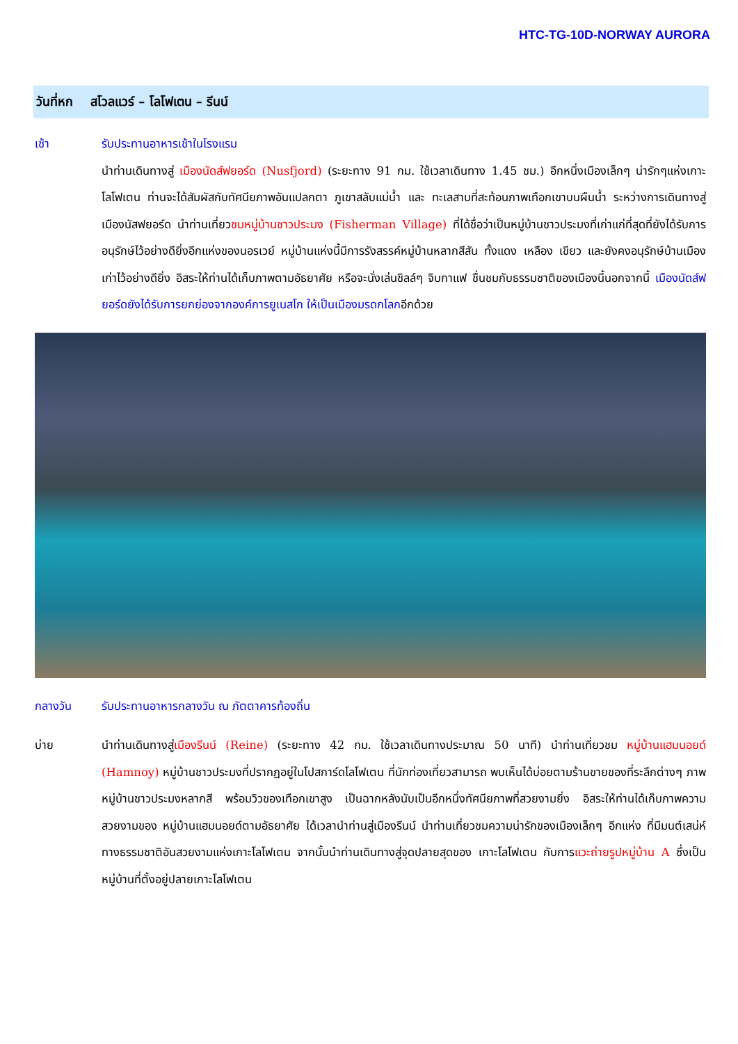HTC-TG-10D-NORWAY AURORA
วันที่หก สโวลแวร์ – โลโฟเตน – รีนน์
เช้า รับประทานอาหารเช้าในโรงแรม
นำท่านเดินทางสู่ เมืองนัดส์ฟยอร์ด (Nusfjord) (ระยะทาง 91 กม. ใช้เวลาเดินทาง 1.45 ชม.) อีกหนึ่งเมืองเล็กๆ น่ารักๆแห่งเกาะโลโฟเตน ท่านจะได้สัมผัสกับทัศนียภาพอันแปลกตา ภูเขาสลับแม่น้ำ และ ทะเลสาบที่สะท้อนภาพเทือกเขาบนผืนน้ำ ระหว่างการเดินทางสู่เมืองนัสฟยอร์ด นำท่านเที่ยวชมหมู่บ้านชาวประมง (Fisherman Village) ที่ได้ชื่อว่าเป็นหมู่บ้านชาวประมงที่เก่าแก่ที่สุดที่ยังได้รับการอนุรักษ์ไว้อย่างดียิ่งอีกแห่งของนอรเวย์ หมู่บ้านแห่งนี้มีการรังสรรค์หมู่บ้านหลากสีสัน ทั้งแดง เหลือง เขียว และยังคงอนุรักษ์บ้านเมืองเก่าไว้อย่างดียิ่ง อิสระให้ท่านได้เก็บภาพตามอัธยาศัย หรือจะนั่งเล่นชิลล์ๆ จิบกาแฟ ชื่นชมกับธรรมชาติของเมืองนี้นอกจากนี้ เมืองนัดส์ฟยอร์ดยังได้รับการยกย่องจากองค์การยูเนสโก ให้เป็นเมืองมรดกโลกอีกด้วย
กลางวัน รับประทานอาหารกลางวัน ณ ภัตตาคารท้องถิ่น
บ่าย นำท่านเดินทางสู่เมืองรีนน์ (Reine) (ระยะทาง 42 กม. ใช้เวลาเดินทางประมาณ 50 นาที) นำท่านเที่ยวชม หมู่บ้านแฮมนอยด์ (Hamnoy) หมู่บ้านชาวประมงที่ปรากฏอยู่ในโปสการ์ดโลโฟเตน ที่นักท่องเที่ยวสามารถ พบเห็นได้บ่อยตามร้านขายของที่ระลึกต่างๆ ภาพหมู่บ้านชาวประมงหลากสี พร้อมวิวของเทือกเขาสูง เป็นฉากหลังนับเป็นอีกหนึ่งทัศนียภาพที่สวยงามยิ่ง อิสระให้ท่านได้เก็บภาพความสวยงามของ หมู่บ้านแฮมนอยด์ตามอัธยาศัย ได้เวลานำท่านสู่เมืองรีนน์ นำท่านเที่ยวชมความน่ารักของเมืองเล็กๆ อีกแห่ง ที่มีมนต์เสน่ห์ทางธรรมชาติอันสวยงามแห่งเกาะโลโฟเตน จากนั้นนำท่านเดินทางสู่จุดปลายสุดของ เกาะโลโฟเตน กับการแวะถ่ายรูปหมู่บ้าน A ซึ่งเป็นหมู่บ้านที่ตั้งอยู่ปลายเกาะโลโฟเตน